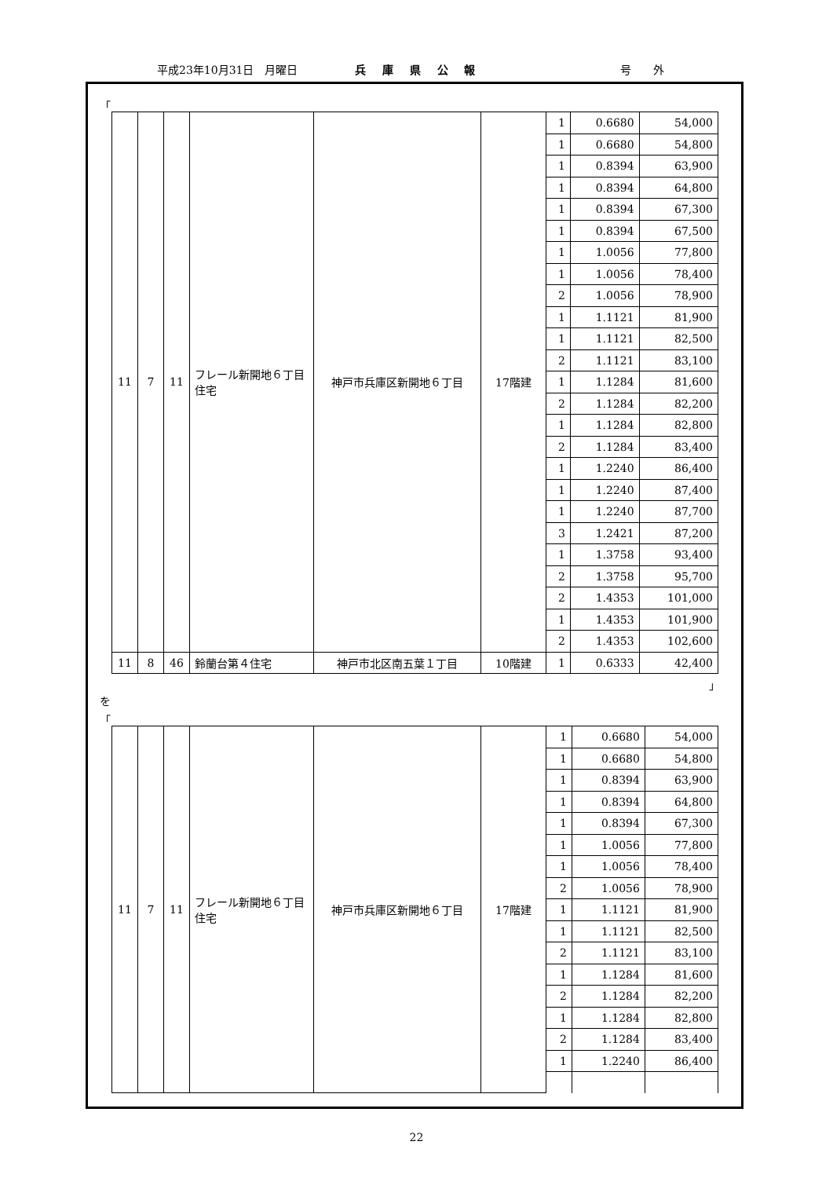平成23年10月31日　月曜日 兵 庫 県 公 報 号　　外
「
| 11 | 7 | 11 | フレール新開地６丁目住宅 | 神戸市兵庫区新開地６丁目 | 17階建 | 1 | 0.6680 | 54,000 |
| | | | | | | 1 | 0.6680 | 54,800 |
| | | | | | | 1 | 0.8394 | 63,900 |
| | | | | | | 1 | 0.8394 | 64,800 |
| | | | | | | 1 | 0.8394 | 67,300 |
| | | | | | | 1 | 0.8394 | 67,500 |
| | | | | | | 1 | 1.0056 | 77,800 |
| | | | | | | 1 | 1.0056 | 78,400 |
| | | | | | | 2 | 1.0056 | 78,900 |
| | | | | | | 1 | 1.1121 | 81,900 |
| | | | | | | 1 | 1.1121 | 82,500 |
| | | | | | | 2 | 1.1121 | 83,100 |
| | | | | | | 1 | 1.1284 | 81,600 |
| | | | | | | 2 | 1.1284 | 82,200 |
| | | | | | | 1 | 1.1284 | 82,800 |
| | | | | | | 2 | 1.1284 | 83,400 |
| | | | | | | 1 | 1.2240 | 86,400 |
| | | | | | | 1 | 1.2240 | 87,400 |
| | | | | | | 1 | 1.2240 | 87,700 |
| | | | | | | 3 | 1.2421 | 87,200 |
| | | | | | | 1 | 1.3758 | 93,400 |
| | | | | | | 2 | 1.3758 | 95,700 |
| | | | | | | 2 | 1.4353 | 101,000 |
| | | | | | | 1 | 1.4353 | 101,900 |
| | | | | | | 2 | 1.4353 | 102,600 |
| 11 | 8 | 46 | 鈴蘭台第４住宅 | 神戸市北区南五葉１丁目 | 10階建 | 1 | 0.6333 | 42,400 |
」
を
「
| 11 | 7 | 11 | フレール新開地６丁目住宅 | 神戸市兵庫区新開地６丁目 | 17階建 | 1 | 0.6680 | 54,000 |
| | | | | | | 1 | 0.6680 | 54,800 |
| | | | | | | 1 | 0.8394 | 63,900 |
| | | | | | | 1 | 0.8394 | 64,800 |
| | | | | | | 1 | 0.8394 | 67,300 |
| | | | | | | 1 | 1.0056 | 77,800 |
| | | | | | | 1 | 1.0056 | 78,400 |
| | | | | | | 2 | 1.0056 | 78,900 |
| | | | | | | 1 | 1.1121 | 81,900 |
| | | | | | | 1 | 1.1121 | 82,500 |
| | | | | | | 2 | 1.1121 | 83,100 |
| | | | | | | 1 | 1.1284 | 81,600 |
| | | | | | | 2 | 1.1284 | 82,200 |
| | | | | | | 1 | 1.1284 | 82,800 |
| | | | | | | 2 | 1.1284 | 83,400 |
| | | | | | | 1 | 1.2240 | 86,400 |
22